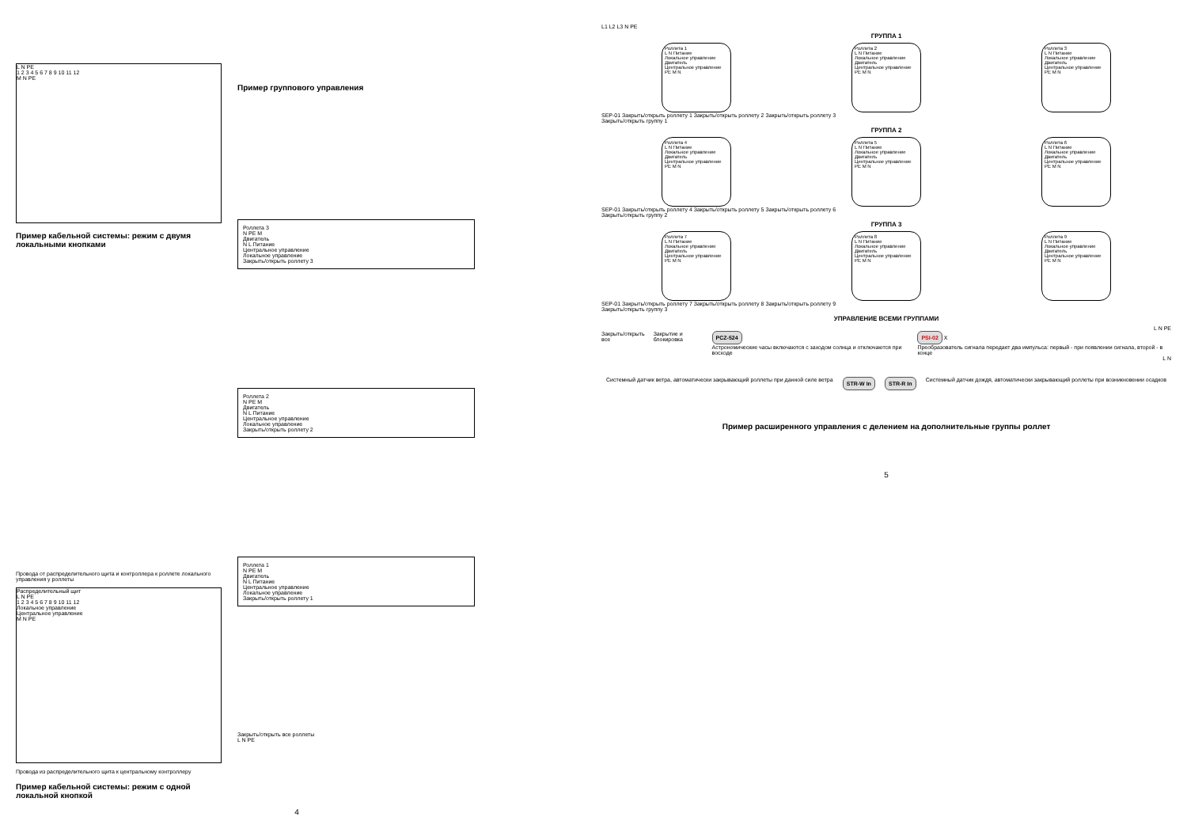L N PE
1 2 3 4 5 6 7 8 9 10 11 12
M N PE
Пример кабельной системы: режим с двумя локальными кнопками
Провода от распределительного щита и контроллера к роллете локального управления у роллеты
Распределительный щит
L N PE
1 2 3 4 5 6 7 8 9 10 11 12
Локальное управление
Центральное управление
M N PE
Провода из распределительного щита к центральному контроллеру
Пример кабельной системы: режим с одной локальной кнопкой
Пример группового управления
Роллета 3
N PE M
Двигатель
N L Питание
Центральное управление
Локальное управление
Закрыть/открыть роллету 3
Роллета 2
N PE M
Двигатель
N L Питание
Центральное управление
Локальное управление
Закрыть/открыть роллету 2
Роллета 1
N PE M
Двигатель
N L Питание
Центральное управление
Локальное управление
Закрыть/открыть роллету 1
Закрыть/открыть все роллеты
L N PE
4
L1 L2 L3 N PE
ГРУППА 1
Роллета 1
L N Питание
Локальное управление
Двигатель
Центральное управление
PE M N
Роллета 2
L N Питание
Локальное управление
Двигатель
Центральное управление
PE M N
Роллета 3
L N Питание
Локальное управление
Двигатель
Центральное управление
PE M N
SEP-01 Закрыть/открыть роллету 1 Закрыть/открыть роллету 2 Закрыть/открыть роллету 3
Закрыть/открыть группу 1
ГРУППА 2
Роллета 4
L N Питание
Локальное управление
Двигатель
Центральное управление
PE M N
Роллета 5
L N Питание
Локальное управление
Двигатель
Центральное управление
PE M N
Роллета 6
L N Питание
Локальное управление
Двигатель
Центральное управление
PE M N
SEP-01 Закрыть/открыть роллету 4 Закрыть/открыть роллету 5 Закрыть/открыть роллету 6
Закрыть/открыть группу 2
ГРУППА 3
Роллета 7
L N Питание
Локальное управление
Двигатель
Центральное управление
PE M N
Роллета 8
L N Питание
Локальное управление
Двигатель
Центральное управление
PE M N
Роллета 9
L N Питание
Локальное управление
Двигатель
Центральное управление
PE M N
SEP-01 Закрыть/открыть роллету 7 Закрыть/открыть роллету 8 Закрыть/открыть роллету 9
Закрыть/открыть группу 3
УПРАВЛЕНИЕ ВСЕМИ ГРУППАМИ
L N PE
Закрыть/открыть все Закрытие и блокировка PCZ-524
Астрономические часы включаются с заходом солнца и отключаются при восходе PSI-02 X
Преобразователь сигнала передает два импульса: первый - при появлении сигнала, второй - в конце
L N
Системный датчик ветра, автоматически закрывающий роллеты при данной силе ветра STR-W In STR-R In Системный датчик дождя, автоматически закрывающий роллеты при возникновении осадков
Пример расширенного управления с делением на дополнительные группы роллет
5